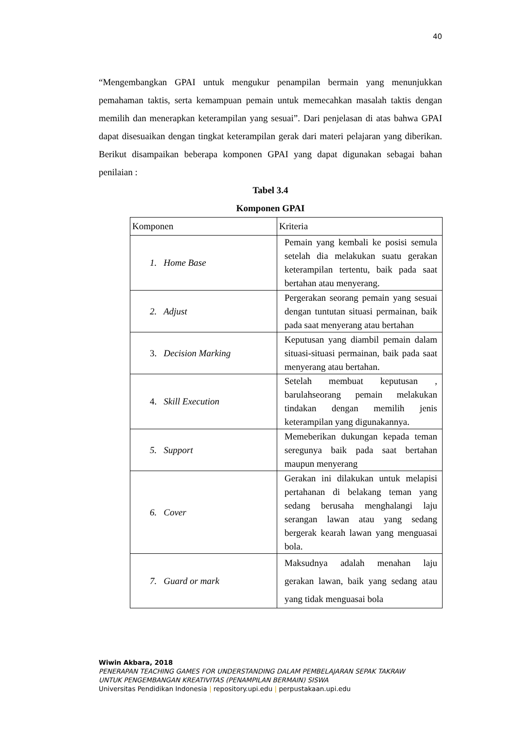40
“Mengembangkan GPAI untuk mengukur penampilan bermain yang menunjukkan pemahaman taktis, serta kemampuan pemain untuk memecahkan masalah taktis dengan memilih dan menerapkan keterampilan yang sesuai”. Dari penjelasan di atas bahwa GPAI dapat disesuaikan dengan tingkat keterampilan gerak dari materi pelajaran yang diberikan. Berikut disampaikan beberapa komponen GPAI yang dapat digunakan sebagai bahan penilaian :
Tabel 3.4
Komponen GPAI
| Komponen | Kriteria |
| --- | --- |
| 1. Home Base | Pemain yang kembali ke posisi semula setelah dia melakukan suatu gerakan keterampilan tertentu, baik pada saat bertahan atau menyerang. |
| 2. Adjust | Pergerakan seorang pemain yang sesuai dengan tuntutan situasi permainan, baik pada saat menyerang atau bertahan |
| 3. Decision Marking | Keputusan yang diambil pemain dalam situasi-situasi permainan, baik pada saat menyerang atau bertahan. |
| 4. Skill Execution | Setelah membuat keputusan , barulahseorang pemain melakukan tindakan dengan memilih jenis keterampilan yang digunakannya. |
| 5. Support | Memeberikan dukungan kepada teman seregunya baik pada saat bertahan maupun menyerang |
| 6. Cover | Gerakan ini dilakukan untuk melapisi pertahanan di belakang teman yang sedang berusaha menghalangi laju serangan lawan atau yang sedang bergerak kearah lawan yang menguasai bola. |
| 7. Guard or mark | Maksudnya adalah menahan laju gerakan lawan, baik yang sedang atau yang tidak menguasai bola |
Wiwin Akbara, 2018
PENERAPAN TEACHING GAMES FOR UNDERSTANDING DALAM PEMBELAJARAN SEPAK TAKRAW
UNTUK PENGEMBANGAN KREATIVITAS (PENAMPILAN BERMAIN) SISWA
Universitas Pendidikan Indonesia | repository.upi.edu | perpustakaan.upi.edu